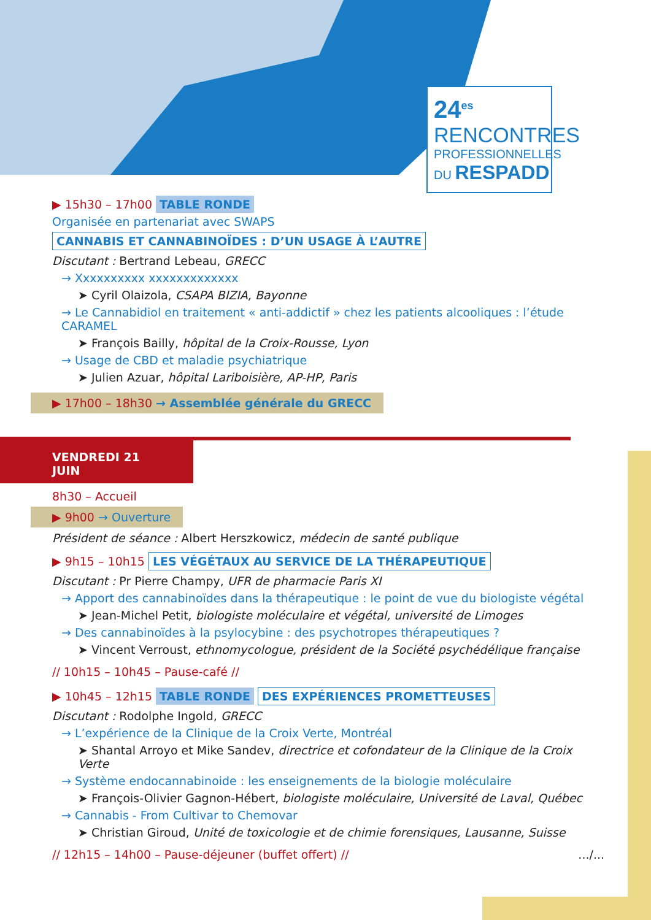24<sup>es</sup>
RENCONTRES
PROFESSIONNELLES
DU RESPADD
▶ 15h30 – 17h00 TABLE RONDE
Organisée en partenariat avec SWAPS
CANNABIS ET CANNABINOÏDES : D’UN USAGE À L’AUTRE
Discutant : Bertrand Lebeau, GRECC
→ Xxxxxxxxxx xxxxxxxxxxxxx
➤ Cyril Olaizola, CSAPA BIZIA, Bayonne
→ Le Cannabidiol en traitement « anti-addictif » chez les patients alcooliques : l’étude CARAMEL
➤ François Bailly, hôpital de la Croix-Rousse, Lyon
→ Usage de CBD et maladie psychiatrique
➤ Julien Azuar, hôpital Lariboisière, AP-HP, Paris
▶ 17h00 – 18h30 → Assemblée générale du GRECC
VENDREDI 21 JUIN
8h30 – Accueil
▶ 9h00 → Ouverture
Président de séance : Albert Herszkowicz, médecin de santé publique
▶ 9h15 – 10h15 LES VÉGÉTAUX AU SERVICE DE LA THÉRAPEUTIQUE
Discutant : Pr Pierre Champy, UFR de pharmacie Paris XI
→ Apport des cannabinoïdes dans la thérapeutique : le point de vue du biologiste végétal
➤ Jean-Michel Petit, biologiste moléculaire et végétal, université de Limoges
→ Des cannabinoïdes à la psylocybine : des psychotropes thérapeutiques ?
➤ Vincent Verroust, ethnomycologue, président de la Société psychédélique française
// 10h15 – 10h45 – Pause-café //
▶ 10h45 – 12h15 TABLE RONDE DES EXPÉRIENCES PROMETTEUSES
Discutant : Rodolphe Ingold, GRECC
→ L’expérience de la Clinique de la Croix Verte, Montréal
➤ Shantal Arroyo et Mike Sandev, directrice et cofondateur de la Clinique de la Croix Verte
→ Système endocannabinoide : les enseignements de la biologie moléculaire
➤ François-Olivier Gagnon-Hébert, biologiste moléculaire, Université de Laval, Québec
→ Cannabis - From Cultivar to Chemovar
➤ Christian Giroud, Unité de toxicologie et de chimie forensiques, Lausanne, Suisse
// 12h15 – 14h00 – Pause-déjeuner (buffet offert) // .../...